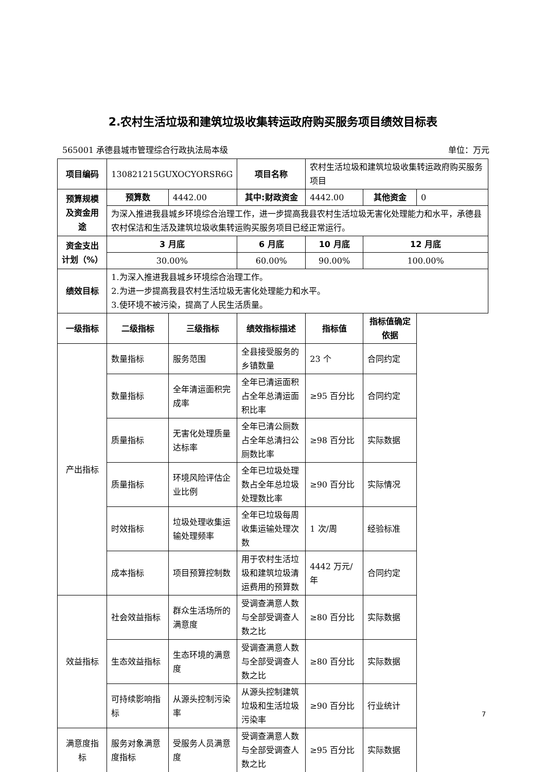2.农村生活垃圾和建筑垃圾收集转运政府购买服务项目绩效目标表
565001 承德县城市管理综合行政执法局本级 单位：万元
| 项目编码 | 130821215GUXOCYORSR6G | | 项目名称 | 农村生活垃圾和建筑垃圾收集转运政府购买服务项目 | | |
| 预算规模及资金用途 | 预算数 | 4442.00 | 其中:财政资金 | 4442.00 | 其他资金 | 0 |
| | 为深入推进我县城乡环境综合治理工作，进一步提高我县农村生活垃圾无害化处理能力和水平，承德县农村保洁和生活及建筑垃圾收集转运购买服务项目已经正常运行。 | | | | | |
| 资金支出计划（%） | 3 月底 | | 6 月底 | 10 月底 | 12 月底 | |
| | 30.00% | | 60.00% | 90.00% | 100.00% | |
| 绩效目标 | 1.为深入推进我县城乡环境综合治理工作。 2.为进一步提高我县农村生活垃圾无害化处理能力和水平。 3.使环境不被污染，提高了人民生活质量。 | | | | | |
| 一级指标 | 二级指标 | 三级指标 | 绩效指标描述 | 指标值 | 指标值确定依据 | |
| 产出指标 | 数量指标 | 服务范围 | 全县接受服务的乡镇数量 | 23 个 | 合同约定 | |
| | 数量指标 | 全年清运面积完成率 | 全年已清运面积占全年总清运面积比率 | ≥95 百分比 | 合同约定 | |
| | 质量指标 | 无害化处理质量达标率 | 全年已清公厕数占全年总清扫公厕数比率 | ≥98 百分比 | 实际数据 | |
| | 质量指标 | 环境风险评估企业比例 | 全年已垃圾处理数占全年总垃圾处理数比率 | ≥90 百分比 | 实际情况 | |
| | 时效指标 | 垃圾处理收集运输处理频率 | 全年已垃圾每周收集运输处理次数 | 1 次/周 | 经验标准 | |
| | 成本指标 | 项目预算控制数 | 用于农村生活垃圾和建筑垃圾清运费用的预算数 | 4442 万元/年 | 合同约定 | |
| 效益指标 | 社会效益指标 | 群众生活场所的满意度 | 受调查满意人数与全部受调查人数之比 | ≥80 百分比 | 实际数据 | |
| | 生态效益指标 | 生态环境的满意度 | 受调查满意人数与全部受调查人数之比 | ≥80 百分比 | 实际数据 | |
| | 可持续影响指标 | 从源头控制污染率 | 从源头控制建筑垃圾和生活垃圾污染率 | ≥90 百分比 | 行业统计 | |
| 满意度指标 | 服务对象满意度指标 | 受服务人员满意度 | 受调查满意人数与全部受调查人数之比 | ≥95 百分比 | 实际数据 | |
7